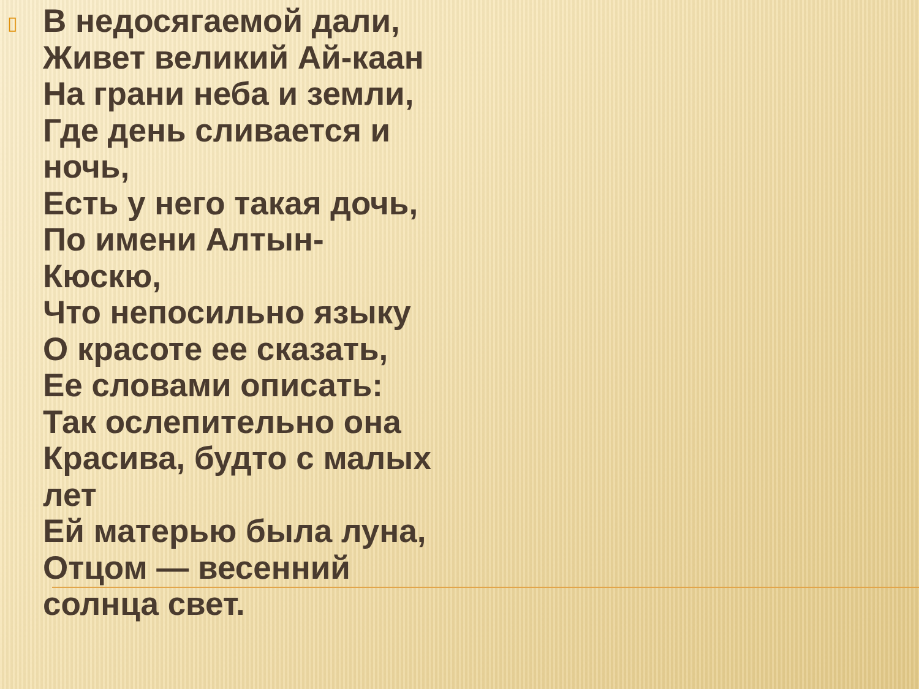▯
В недосягаемой дали,
Живет великий Ай-каан
На грани неба и земли,
Где день сливается и
ночь,
Есть у него такая дочь,
По имени Алтын-
Кюскю,
Что непосильно языку
О красоте ее сказать,
Ее словами описать:
Так ослепительно она
Красива, будто с малых
лет
Ей матерью была луна,
Отцом — весенний
солнца свет.